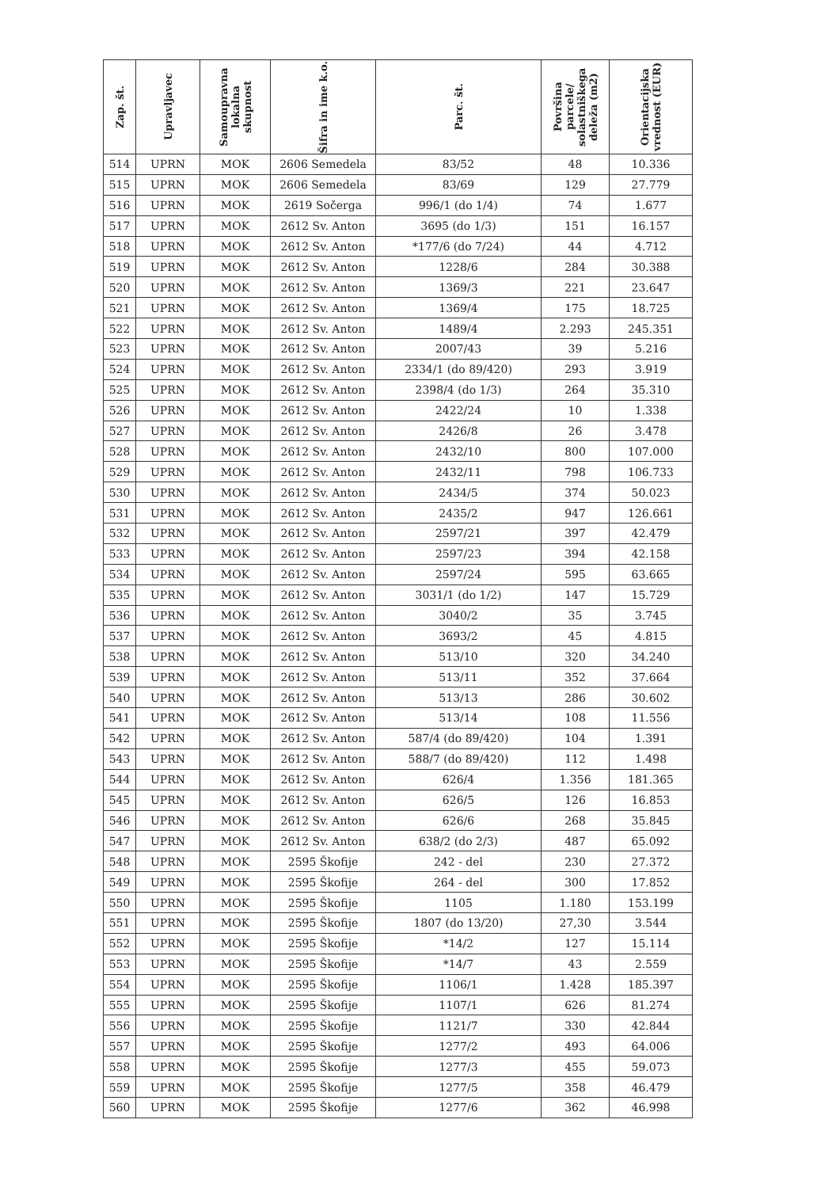| Zap. št. | Upravljavec | Samoupravna lokalna skupnost | Šifra in ime k.o. | Parc. št. | Površina parcele/ solastniškega deleža (m2) | Orientacijska vrednost (EUR) |
| --- | --- | --- | --- | --- | --- | --- |
| 514 | UPRN | MOK | 2606 Semedela | 83/52 | 48 | 10.336 |
| 515 | UPRN | MOK | 2606 Semedela | 83/69 | 129 | 27.779 |
| 516 | UPRN | MOK | 2619 Sočerga | 996/1 (do 1/4) | 74 | 1.677 |
| 517 | UPRN | MOK | 2612 Sv. Anton | 3695 (do 1/3) | 151 | 16.157 |
| 518 | UPRN | MOK | 2612 Sv. Anton | *177/6 (do 7/24) | 44 | 4.712 |
| 519 | UPRN | MOK | 2612 Sv. Anton | 1228/6 | 284 | 30.388 |
| 520 | UPRN | MOK | 2612 Sv. Anton | 1369/3 | 221 | 23.647 |
| 521 | UPRN | MOK | 2612 Sv. Anton | 1369/4 | 175 | 18.725 |
| 522 | UPRN | MOK | 2612 Sv. Anton | 1489/4 | 2.293 | 245.351 |
| 523 | UPRN | MOK | 2612 Sv. Anton | 2007/43 | 39 | 5.216 |
| 524 | UPRN | MOK | 2612 Sv. Anton | 2334/1 (do 89/420) | 293 | 3.919 |
| 525 | UPRN | MOK | 2612 Sv. Anton | 2398/4 (do 1/3) | 264 | 35.310 |
| 526 | UPRN | MOK | 2612 Sv. Anton | 2422/24 | 10 | 1.338 |
| 527 | UPRN | MOK | 2612 Sv. Anton | 2426/8 | 26 | 3.478 |
| 528 | UPRN | MOK | 2612 Sv. Anton | 2432/10 | 800 | 107.000 |
| 529 | UPRN | MOK | 2612 Sv. Anton | 2432/11 | 798 | 106.733 |
| 530 | UPRN | MOK | 2612 Sv. Anton | 2434/5 | 374 | 50.023 |
| 531 | UPRN | MOK | 2612 Sv. Anton | 2435/2 | 947 | 126.661 |
| 532 | UPRN | MOK | 2612 Sv. Anton | 2597/21 | 397 | 42.479 |
| 533 | UPRN | MOK | 2612 Sv. Anton | 2597/23 | 394 | 42.158 |
| 534 | UPRN | MOK | 2612 Sv. Anton | 2597/24 | 595 | 63.665 |
| 535 | UPRN | MOK | 2612 Sv. Anton | 3031/1 (do 1/2) | 147 | 15.729 |
| 536 | UPRN | MOK | 2612 Sv. Anton | 3040/2 | 35 | 3.745 |
| 537 | UPRN | MOK | 2612 Sv. Anton | 3693/2 | 45 | 4.815 |
| 538 | UPRN | MOK | 2612 Sv. Anton | 513/10 | 320 | 34.240 |
| 539 | UPRN | MOK | 2612 Sv. Anton | 513/11 | 352 | 37.664 |
| 540 | UPRN | MOK | 2612 Sv. Anton | 513/13 | 286 | 30.602 |
| 541 | UPRN | MOK | 2612 Sv. Anton | 513/14 | 108 | 11.556 |
| 542 | UPRN | MOK | 2612 Sv. Anton | 587/4 (do 89/420) | 104 | 1.391 |
| 543 | UPRN | MOK | 2612 Sv. Anton | 588/7 (do 89/420) | 112 | 1.498 |
| 544 | UPRN | MOK | 2612 Sv. Anton | 626/4 | 1.356 | 181.365 |
| 545 | UPRN | MOK | 2612 Sv. Anton | 626/5 | 126 | 16.853 |
| 546 | UPRN | MOK | 2612 Sv. Anton | 626/6 | 268 | 35.845 |
| 547 | UPRN | MOK | 2612 Sv. Anton | 638/2 (do 2/3) | 487 | 65.092 |
| 548 | UPRN | MOK | 2595 Škofije | 242 - del | 230 | 27.372 |
| 549 | UPRN | MOK | 2595 Škofije | 264 - del | 300 | 17.852 |
| 550 | UPRN | MOK | 2595 Škofije | 1105 | 1.180 | 153.199 |
| 551 | UPRN | MOK | 2595 Škofije | 1807 (do 13/20) | 27,30 | 3.544 |
| 552 | UPRN | MOK | 2595 Škofije | *14/2 | 127 | 15.114 |
| 553 | UPRN | MOK | 2595 Škofije | *14/7 | 43 | 2.559 |
| 554 | UPRN | MOK | 2595 Škofije | 1106/1 | 1.428 | 185.397 |
| 555 | UPRN | MOK | 2595 Škofije | 1107/1 | 626 | 81.274 |
| 556 | UPRN | MOK | 2595 Škofije | 1121/7 | 330 | 42.844 |
| 557 | UPRN | MOK | 2595 Škofije | 1277/2 | 493 | 64.006 |
| 558 | UPRN | MOK | 2595 Škofije | 1277/3 | 455 | 59.073 |
| 559 | UPRN | MOK | 2595 Škofije | 1277/5 | 358 | 46.479 |
| 560 | UPRN | MOK | 2595 Škofije | 1277/6 | 362 | 46.998 |